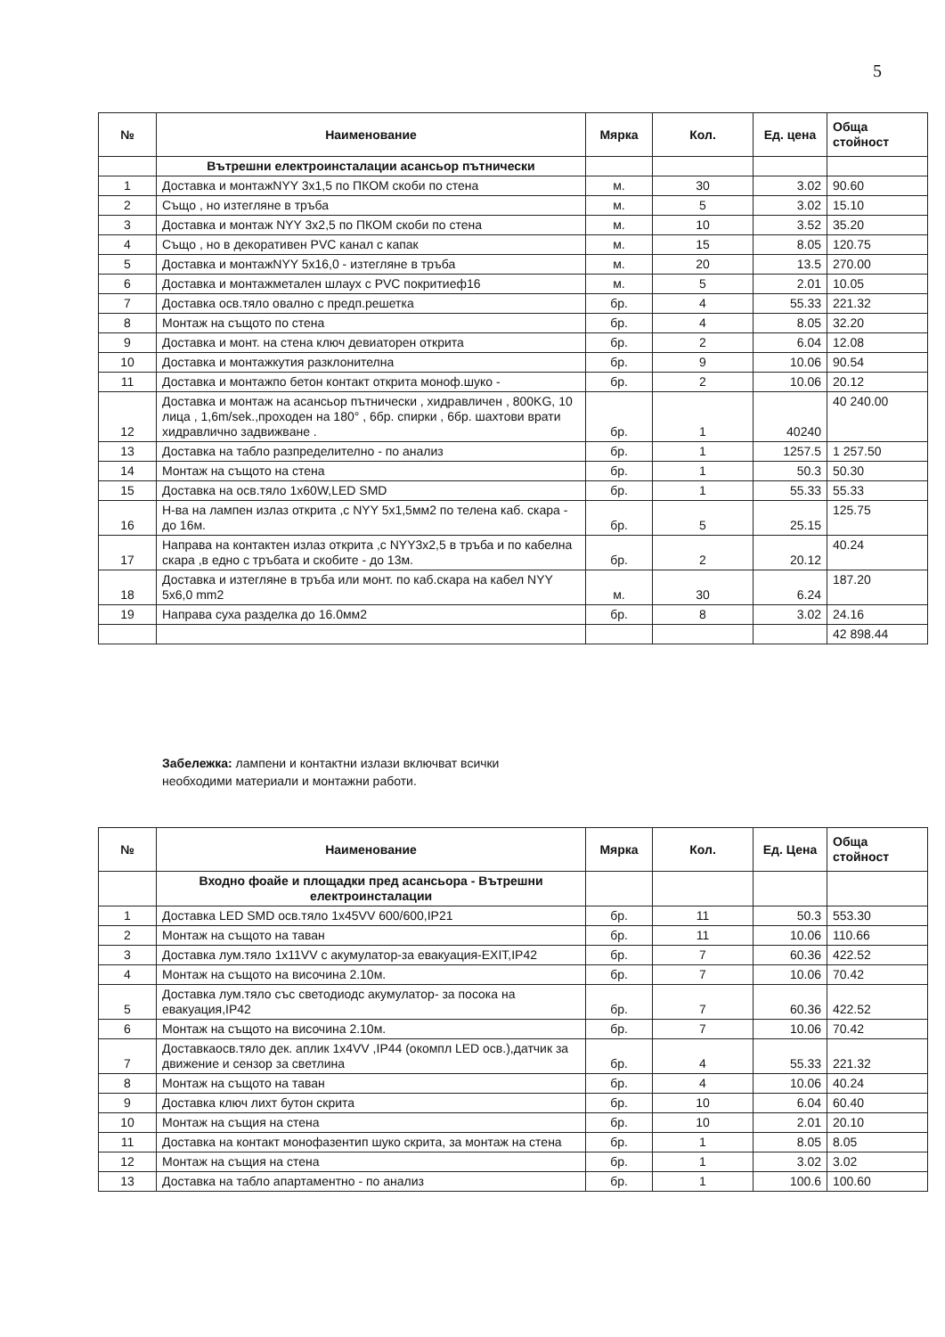5
| № | Наименование | Мярка | Кол. | Ед. цена | Обща стойност |
| --- | --- | --- | --- | --- | --- |
| | Вътрешни електроинсталации асансьор пътнически | | | | |
| 1 | Доставка и монтажNYY 3x1,5 по ПКОМ скоби по стена | м. | 30 | 3.02 | 90.60 |
| 2 | Също , но изтегляне в тръба | м. | 5 | 3.02 | 15.10 |
| 3 | Доставка и монтаж NYY 3x2,5 по ПКОМ скоби по стена | м. | 10 | 3.52 | 35.20 |
| 4 | Също , но в декоративен PVC канал с капак | м. | 15 | 8.05 | 120.75 |
| 5 | Доставка и монтажNYY 5x16,0 - изтегляне в тръба | м. | 20 | 13.5 | 270.00 |
| 6 | Доставка и монтажметален шлаух с PVC покритиеф16 | м. | 5 | 2.01 | 10.05 |
| 7 | Доставка осв.тяло овално с предп.решетка | бр. | 4 | 55.33 | 221.32 |
| 8 | Монтаж на същото по стена | бр. | 4 | 8.05 | 32.20 |
| 9 | Доставка и монт. на стена ключ девиаторен открита | бр. | 2 | 6.04 | 12.08 |
| 10 | Доставка и монтажкутия разклонителна | бр. | 9 | 10.06 | 90.54 |
| 11 | Доставка и монтажпо бетон контакт открита моноф.шуко - | бр. | 2 | 10.06 | 20.12 |
| 12 | Доставка и монтаж на асансьор пътнически , хидравличен , 800KG, 10 лица , 1,6m/sek.,проходен на 180° , 6бр. спирки , 6бр. шахтови врати хидравлично задвижване . | бр. | 1 | 40240 | 40 240.00 |
| 13 | Доставка на табло разпределително - по анализ | бр. | 1 | 1257.5 | 1 257.50 |
| 14 | Монтаж на същото на стена | бр. | 1 | 50.3 | 50.30 |
| 15 | Доставка на осв.тяло 1x60W,LED SMD | бр. | 1 | 55.33 | 55.33 |
| 16 | Н-ва на лампен излаз открита ,с NYY 5x1,5мм2 по телена каб. скара - до 16м. | бр. | 5 | 25.15 | 125.75 |
| 17 | Направа на контактен излаз открита ,с NYY3x2,5 в тръба и по кабелна скара ,в едно с тръбата и скобите - до 13м. | бр. | 2 | 20.12 | 40.24 |
| 18 | Доставка и изтегляне в тръба или монт. по каб.скара на кабел NYY 5x6,0 mm2 | м. | 30 | 6.24 | 187.20 |
| 19 | Направа суха разделка до 16.0мм2 | бр. | 8 | 3.02 | 24.16 |
| | | | | | 42 898.44 |
Забележка: лампени и контактни излази включват всички
необходими материали и монтажни работи.
| № | Наименование | Мярка | Кол. | Ед. Цена | Обща стойност |
| --- | --- | --- | --- | --- | --- |
| | Входно фоайе и площадки пред асансьора - Вътрешни електроинсталации | | | | |
| 1 | Доставка LED SMD осв.тяло 1x45VV 600/600,IP21 | бр. | 11 | 50.3 | 553.30 |
| 2 | Монтаж на същото на таван | бр. | 11 | 10.06 | 110.66 |
| 3 | Доставка лум.тяло 1x11VV с акумулатор-за евакуация-EXIT,IP42 | бр. | 7 | 60.36 | 422.52 |
| 4 | Монтаж на същото на височина 2.10м. | бр. | 7 | 10.06 | 70.42 |
| 5 | Доставка лум.тяло със светодиодс акумулатор- за посока на евакуация,IP42 | бр. | 7 | 60.36 | 422.52 |
| 6 | Монтаж на същото на височина 2.10м. | бр. | 7 | 10.06 | 70.42 |
| 7 | Доставкаосв.тяло дек. аплик 1x4VV ,IP44 (окомпл LED осв.),датчик за движение и сензор за светлина | бр. | 4 | 55.33 | 221.32 |
| 8 | Монтаж на същото на таван | бр. | 4 | 10.06 | 40.24 |
| 9 | Доставка ключ лихт бутон скрита | бр. | 10 | 6.04 | 60.40 |
| 10 | Монтаж на същия на стена | бр. | 10 | 2.01 | 20.10 |
| 11 | Доставка на контакт монофазентип шуко скрита, за монтаж на стена | бр. | 1 | 8.05 | 8.05 |
| 12 | Монтаж на същия на стена | бр. | 1 | 3.02 | 3.02 |
| 13 | Доставка на табло апартаментно - по анализ | бр. | 1 | 100.6 | 100.60 |